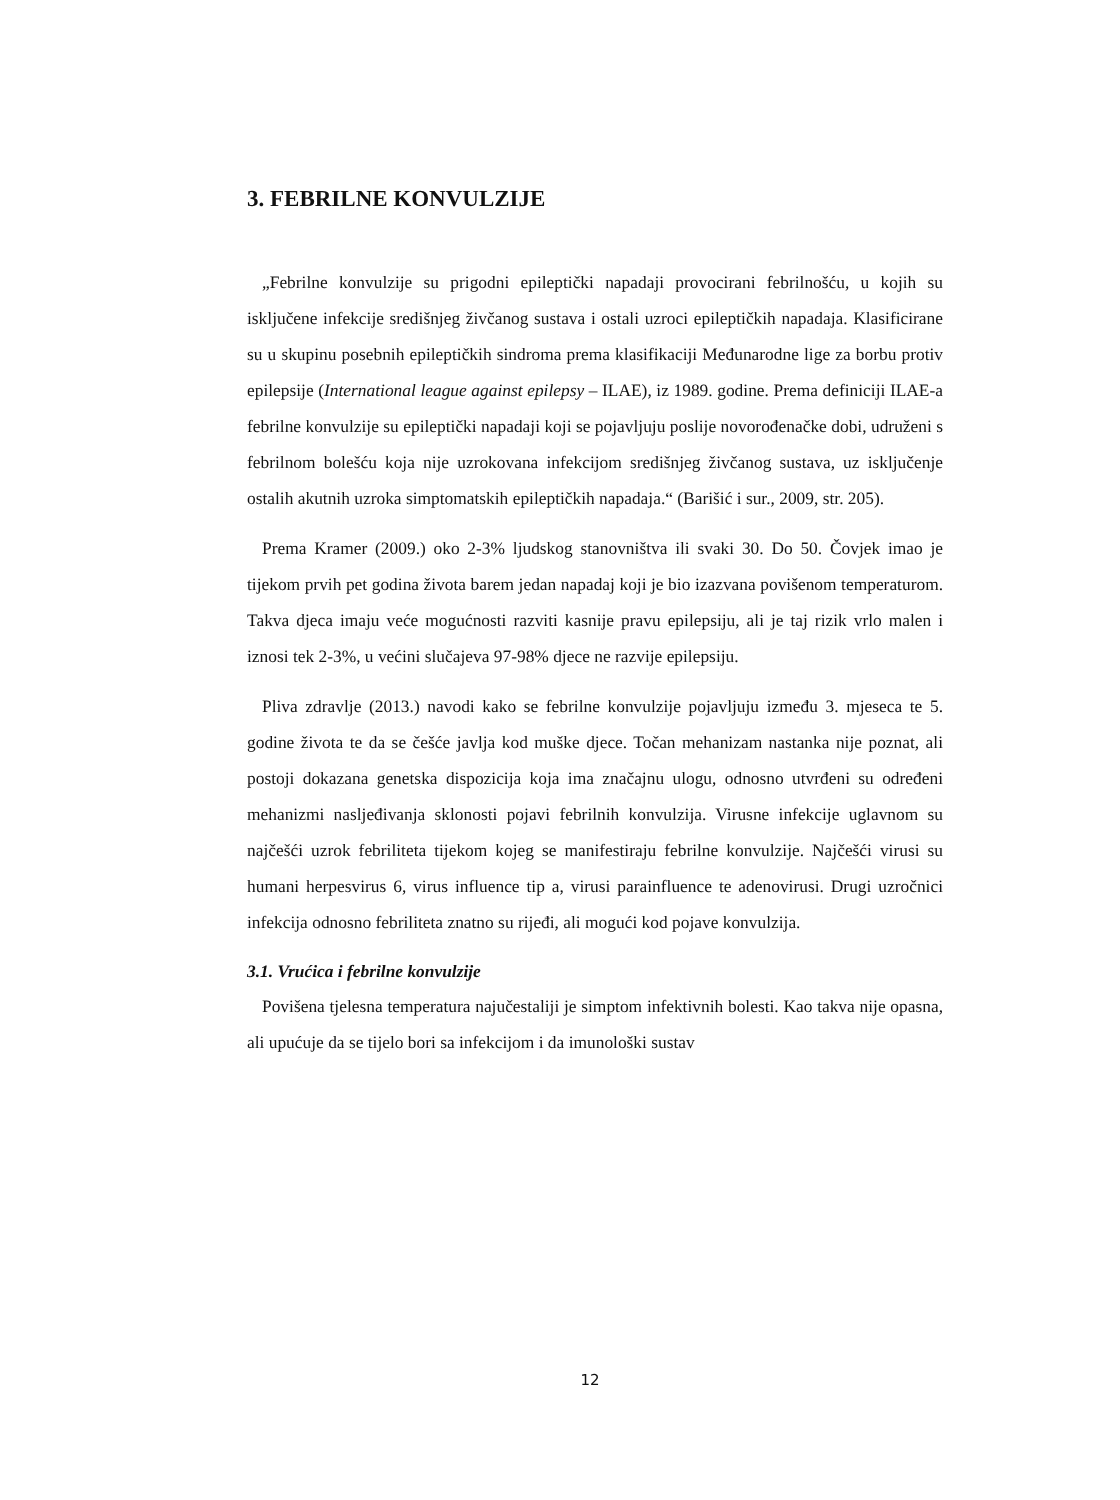3. FEBRILNE KONVULZIJE
„Febrilne konvulzije su prigodni epileptički napadaji provocirani febrilnošću, u kojih su isključene infekcije središnjeg živčanog sustava i ostali uzroci epileptičkih napadaja. Klasificirane su u skupinu posebnih epileptičkih sindroma prema klasifikaciji Međunarodne lige za borbu protiv epilepsije (International league against epilepsy – ILAE), iz 1989. godine. Prema definiciji ILAE-a febrilne konvulzije su epileptički napadaji koji se pojavljuju poslije novorođenačke dobi, udruženi s febrilnom bolešću koja nije uzrokovana infekcijom središnjeg živčanog sustava, uz isključenje ostalih akutnih uzroka simptomatskih epileptičkih napadaja.“ (Barišić i sur., 2009, str. 205).
Prema Kramer (2009.) oko 2-3% ljudskog stanovništva ili svaki 30. Do 50. Čovjek imao je tijekom prvih pet godina života barem jedan napadaj koji je bio izazvana povišenom temperaturom. Takva djeca imaju veće mogućnosti razviti kasnije pravu epilepsiju, ali je taj rizik vrlo malen i iznosi tek 2-3%, u većini slučajeva 97-98% djece ne razvije epilepsiju.
Pliva zdravlje (2013.) navodi kako se febrilne konvulzije pojavljuju između 3. mjeseca te 5. godine života te da se češće javlja kod muške djece. Točan mehanizam nastanka nije poznat, ali postoji dokazana genetska dispozicija koja ima značajnu ulogu, odnosno utvrđeni su određeni mehanizmi nasljeđivanja sklonosti pojavi febrilnih konvulzija. Virusne infekcije uglavnom su najčešći uzrok febriliteta tijekom kojeg se manifestiraju febrilne konvulzije. Najčešći virusi su humani herpesvirus 6, virus influence tip a, virusi parainfluence te adenovirusi. Drugi uzročnici infekcija odnosno febriliteta znatno su rijeđi, ali mogući kod pojave konvulzija.
3.1. Vrućica i febrilne konvulzije
Povišena tjelesna temperatura najučestaliji je simptom infektivnih bolesti. Kao takva nije opasna, ali upućuje da se tijelo bori sa infekcijom i da imunološki sustav
12